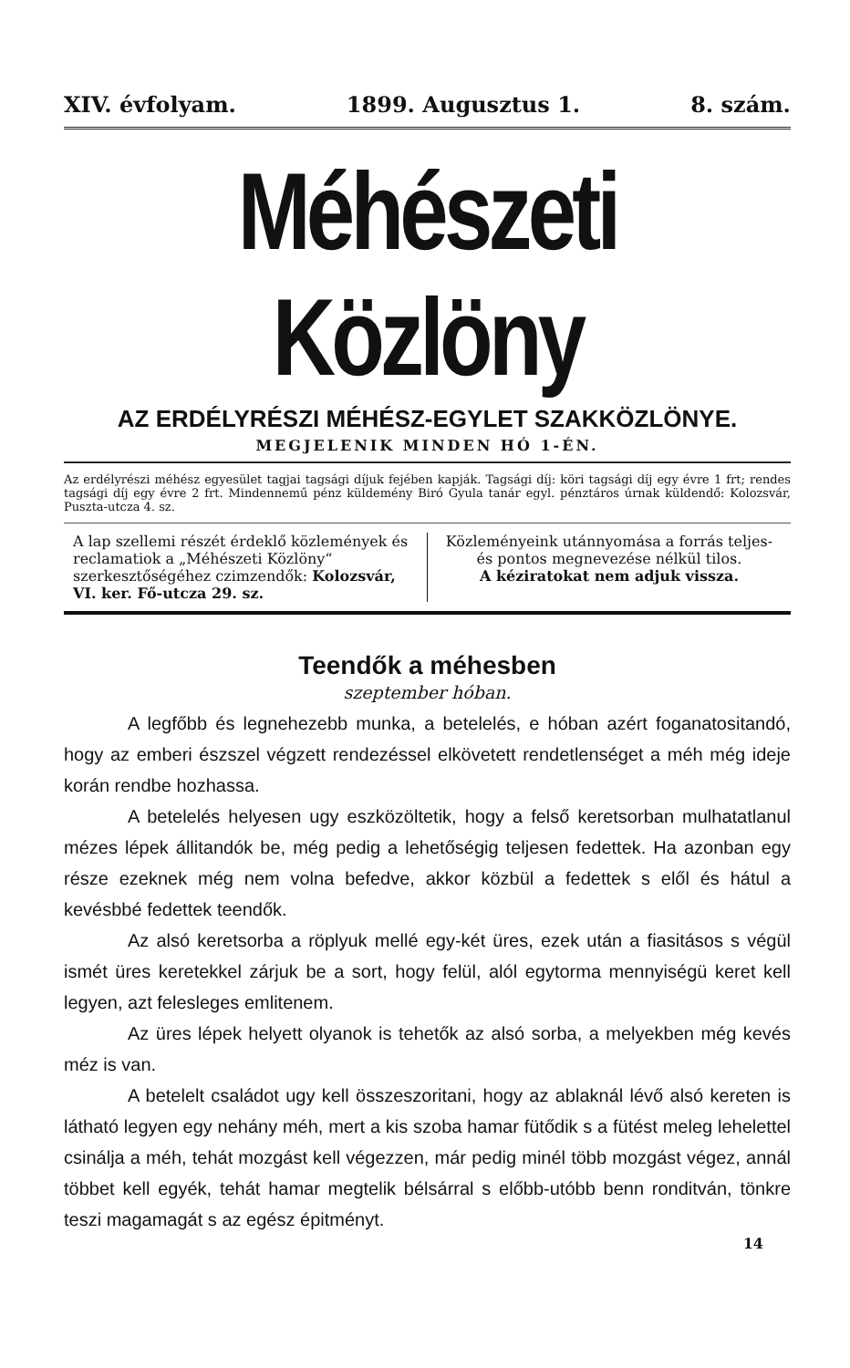XIV. évfolyam. 1899. Augusztus 1. 8. szám.
Méhészeti Közlöny
AZ ERDÉLYRÉSZI MÉHÉSZ-EGYLET SZAKKÖZLÖNYE.
MEGJELENIK MINDEN HÓ 1-ÉN.
Az erdélyrészi méhész egyesület tagjai tagsági díjuk fejében kapják. Tagsági díj: köri tagsági díj egy évre 1 frt; rendes tagsági díj egy évre 2 frt. Mindennemű pénz küldemény Biró Gyula tanár egyl. pénztáros úrnak küldendő: Kolozsvár, Puszta-utcza 4. sz.
A lap szellemi részét érdeklő közlemények és reclamatiok a „Méhészeti Közlöny“ szerkesztőségéhez czimzendők: Kolozsvár, VI. ker. Fő-utcza 29. sz.
Közleményeink utánnyomása a forrás teljes- és pontos megnevezése nélkül tilos.
A kéziratokat nem adjuk vissza.
Teendők a méhesben
szeptember hóban.
A legfőbb és legnehezebb munka, a betelelés, e hóban azért foganatositandó, hogy az emberi észszel végzett rendezéssel elkövetett rendetlenséget a méh még ideje korán rendbe hozhassa.
A betelelés helyesen ugy eszközöltetik, hogy a felső keretsorban mulhatatlanul mézes lépek állitandók be, még pedig a lehetőségig teljesen fedettek. Ha azonban egy része ezeknek még nem volna befedve, akkor közbül a fedettek s elől és hátul a kevésbbé fedettek teendők.
Az alsó keretsorba a röplyuk mellé egy-két üres, ezek után a fiasitásos s végül ismét üres keretekkel zárjuk be a sort, hogy felül, alól egytorma mennyiségü keret kell legyen, azt felesleges emlitenem.
Az üres lépek helyett olyanok is tehetők az alsó sorba, a melyekben még kevés méz is van.
A betelelt családot ugy kell összeszoritani, hogy az ablaknál lévő alsó kereten is látható legyen egy nehány méh, mert a kis szoba hamar fütődik s a fütést meleg lehelettel csinálja a méh, tehát mozgást kell végezzen, már pedig minél több mozgást végez, annál többet kell egyék, tehát hamar megtelik bélsárral s előbb-utóbb benn ronditván, tönkre teszi magamagát s az egész épitményt.
14